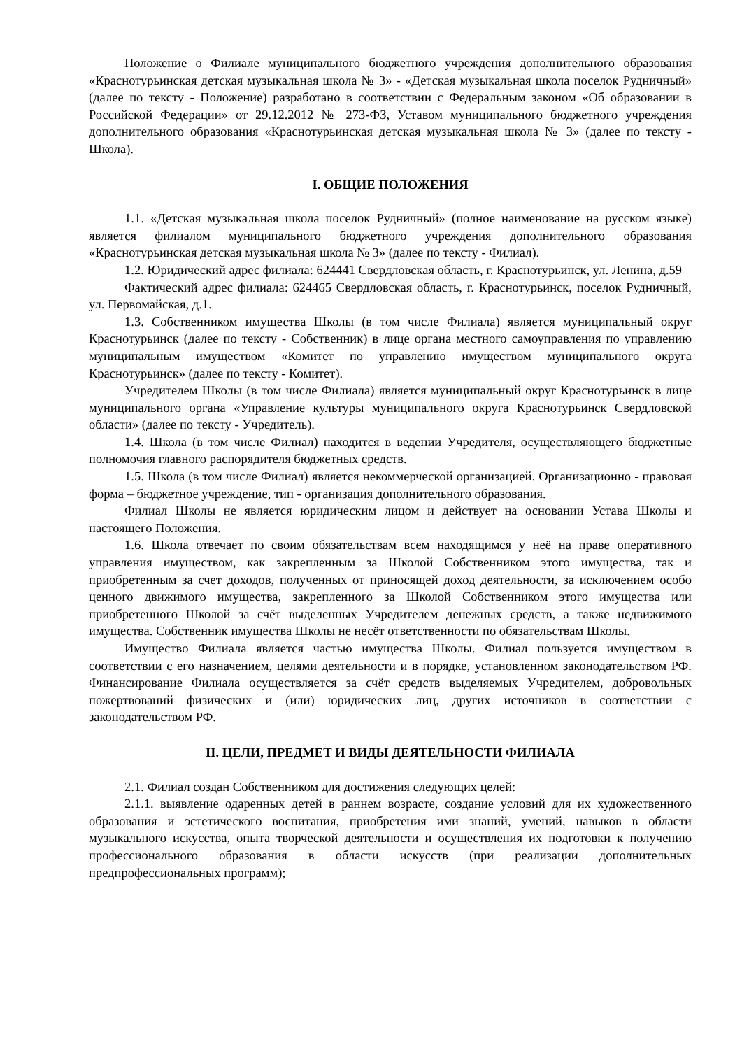Положение о Филиале муниципального бюджетного учреждения дополнительного образования «Краснотурьинская детская музыкальная школа № 3» - «Детская музыкальная школа поселок Рудничный» (далее по тексту - Положение) разработано в соответствии с Федеральным законом «Об образовании в Российской Федерации» от 29.12.2012 № 273-ФЗ, Уставом муниципального бюджетного учреждения дополнительного образования «Краснотурьинская детская музыкальная школа № 3» (далее по тексту - Школа).
I. ОБЩИЕ ПОЛОЖЕНИЯ
1.1. «Детская музыкальная школа поселок Рудничный» (полное наименование на русском языке) является филиалом муниципального бюджетного учреждения дополнительного образования «Краснотурьинская детская музыкальная школа № 3» (далее по тексту - Филиал).
1.2. Юридический адрес филиала: 624441 Свердловская область, г. Краснотурьинск, ул. Ленина, д.59
Фактический адрес филиала: 624465 Свердловская область, г. Краснотурьинск, поселок Рудничный, ул. Первомайская, д.1.
1.3. Собственником имущества Школы (в том числе Филиала) является муниципальный округ Краснотурьинск (далее по тексту - Собственник) в лице органа местного самоуправления по управлению муниципальным имуществом «Комитет по управлению имуществом муниципального округа Краснотурьинск» (далее по тексту - Комитет).
Учредителем Школы (в том числе Филиала) является муниципальный округ Краснотурьинск в лице муниципального органа «Управление культуры муниципального округа Краснотурьинск Свердловской области» (далее по тексту - Учредитель).
1.4. Школа (в том числе Филиал) находится в ведении Учредителя, осуществляющего бюджетные полномочия главного распорядителя бюджетных средств.
1.5. Школа (в том числе Филиал) является некоммерческой организацией. Организационно - правовая форма – бюджетное учреждение, тип - организация дополнительного образования.
Филиал Школы не является юридическим лицом и действует на основании Устава Школы и настоящего Положения.
1.6. Школа отвечает по своим обязательствам всем находящимся у неё на праве оперативного управления имуществом, как закрепленным за Школой Собственником этого имущества, так и приобретенным за счет доходов, полученных от приносящей доход деятельности, за исключением особо ценного движимого имущества, закрепленного за Школой Собственником этого имущества или приобретенного Школой за счёт выделенных Учредителем денежных средств, а также недвижимого имущества. Собственник имущества Школы не несёт ответственности по обязательствам Школы.
Имущество Филиала является частью имущества Школы. Филиал пользуется имуществом в соответствии с его назначением, целями деятельности и в порядке, установленном законодательством РФ. Финансирование Филиала осуществляется за счёт средств выделяемых Учредителем, добровольных пожертвований физических и (или) юридических лиц, других источников в соответствии с законодательством РФ.
II. ЦЕЛИ, ПРЕДМЕТ И ВИДЫ ДЕЯТЕЛЬНОСТИ ФИЛИАЛА
2.1. Филиал создан Собственником для достижения следующих целей:
2.1.1. выявление одаренных детей в раннем возрасте, создание условий для их художественного образования и эстетического воспитания, приобретения ими знаний, умений, навыков в области музыкального искусства, опыта творческой деятельности и осуществления их подготовки к получению профессионального образования в области искусств (при реализации дополнительных предпрофессиональных программ);